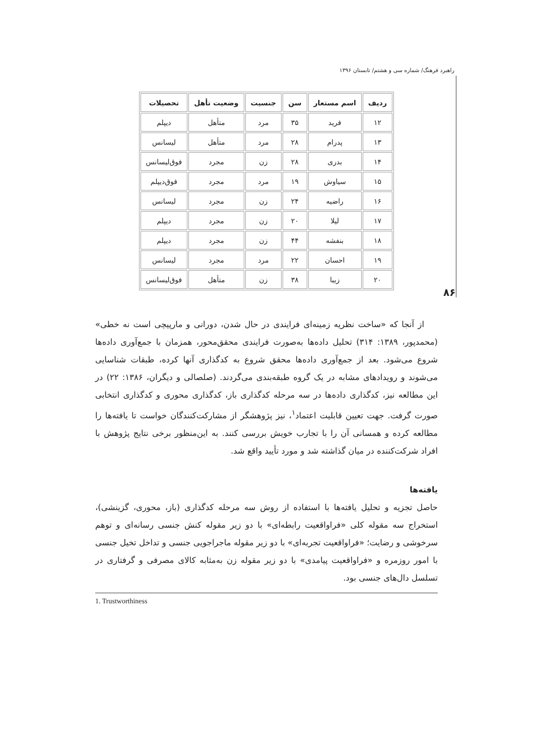راهبرد فرهنگ/ شماره سی و هشتم/ تابستان ۱۳۹۶
| ردیف | اسم مستعار | سن | جنسیت | وضعیت تأهل | تحصیلات |
| --- | --- | --- | --- | --- | --- |
| ۱۲ | فرید | ۳۵ | مرد | متأهل | دیپلم |
| ۱۳ | پدرام | ۲۸ | مرد | متأهل | لیسانس |
| ۱۴ | بدری | ۲۸ | زن | مجرد | فوق‌لیسانس |
| ۱۵ | سیاوش | ۱۹ | مرد | مجرد | فوق‌دیپلم |
| ۱۶ | راضیه | ۲۴ | زن | مجرد | لیسانس |
| ۱۷ | لیلا | ۲۰ | زن | مجرد | دیپلم |
| ۱۸ | بنفشه | ۴۴ | زن | مجرد | دیپلم |
| ۱۹ | احسان | ۲۲ | مرد | مجرد | لیسانس |
| ۲۰ | زیبا | ۳۸ | زن | متأهل | فوق‌لیسانس |
۸۶
از آنجا که «ساخت نظریه زمینه‌ای فرایندی در حال شدن، دورانی و مارپیچی است نه خطی» (محمدپور، ۱۳۸۹: ۳۱۴) تحلیل داده‌ها به‌صورت فرایندی محقق‌محور، همزمان با جمع‌آوری داده‌ها شروع می‌شود. بعد از جمع‌آوری داده‌ها محقق شروع به کدگذاری آنها کرده، طبقات شناسایی می‌شوند و رویدادهای مشابه در یک گروه طبقه‌بندی می‌گردند. (صلصالی و دیگران، ۱۳۸۶: ۲۲) در این مطالعه نیز، کدگذاری داده‌ها در سه مرحله کدگذاری باز، کدگذاری محوری و کدگذاری انتخابی صورت گرفت. جهت تعیین قابلیت اعتماد<sup>۱</sup>، نیز پژوهشگر از مشارکت‌کنندگان خواست تا یافته‌ها را مطالعه کرده و همسانی آن را با تجارب خویش بررسی کنند. به این‌منظور برخی نتایج پژوهش با افراد شرکت‌کننده در میان گذاشته شد و مورد تأیید واقع شد.
یافته‌ها
حاصل تجزیه و تحلیل یافته‌ها با استفاده از روش سه مرحله کدگذاری (باز، محوری، گزینشی)، استخراج سه مقوله کلی «فراواقعیت رابطه‌ای» با دو زیر مقوله کنش جنسی رسانه‌ای و توهم سرخوشی و رضایت؛ «فراواقعیت تجربه‌ای» با دو زیر مقوله ماجراجویی جنسی و تداخل تخیل جنسی با امور روزمره و «فراواقعیت پیامدی» با دو زیر مقوله زن به‌مثابه کالای مصرفی و گرفتاری در تسلسل دال‌های جنسی بود.
1. Trustworthiness